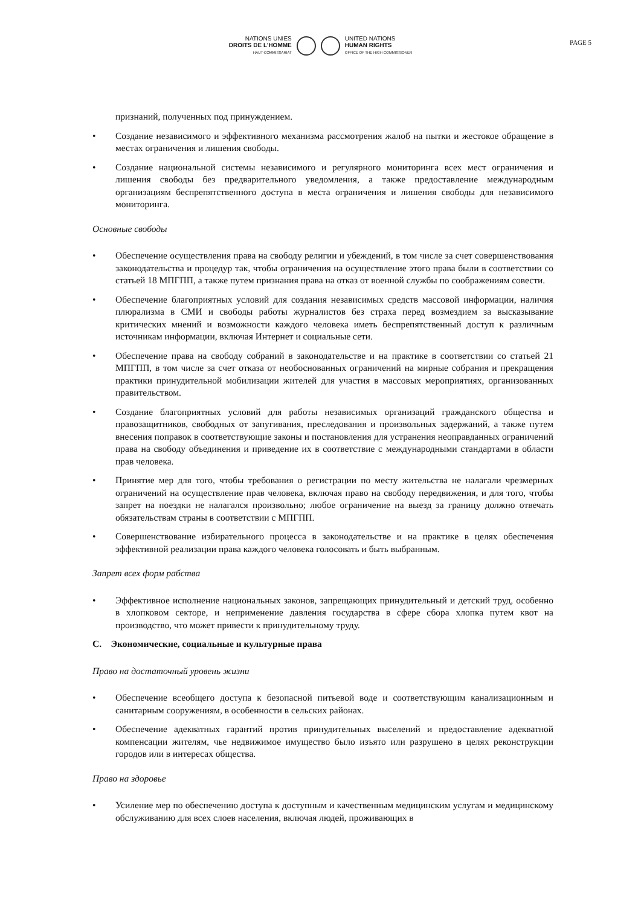NATIONS UNIES
DROITS DE L'HOMME
HAUT-COMMISSARIAT
UNITED NATIONS
HUMAN RIGHTS
OFFICE OF THE HIGH COMMISSIONER
PAGE 5
признаний, полученных под принуждением.
• Создание независимого и эффективного механизма рассмотрения жалоб на пытки и жестокое обращение в местах ограничения и лишения свободы.
• Создание национальной системы независимого и регулярного мониторинга всех мест ограничения и лишения свободы без предварительного уведомления, а также предоставление международным организациям беспрепятственного доступа в места ограничения и лишения свободы для независимого мониторинга.
Основные свободы
• Обеспечение осуществления права на свободу религии и убеждений, в том числе за счет совершенствования законодательства и процедур так, чтобы ограничения на осуществление этого права были в соответствии со статьей 18 МПГПП, а также путем признания права на отказ от военной службы по соображениям совести.
• Обеспечение благоприятных условий для создания независимых средств массовой информации, наличия плюрализма в СМИ и свободы работы журналистов без страха перед возмездием за высказывание критических мнений и возможности каждого человека иметь беспрепятственный доступ к различным источникам информации, включая Интернет и социальные сети.
• Обеспечение права на свободу собраний в законодательстве и на практике в соответствии со статьей 21 МПГПП, в том числе за счет отказа от необоснованных ограничений на мирные собрания и прекращения практики принудительной мобилизации жителей для участия в массовых мероприятиях, организованных правительством.
• Создание благоприятных условий для работы независимых организаций гражданского общества и правозащитников, свободных от запугивания, преследования и произвольных задержаний, а также путем внесения поправок в соответствующие законы и постановления для устранения неоправданных ограничений права на свободу объединения и приведение их в соответствие с международными стандартами в области прав человека.
• Принятие мер для того, чтобы требования о регистрации по месту жительства не налагали чрезмерных ограничений на осуществление прав человека, включая право на свободу передвижения, и для того, чтобы запрет на поездки не налагался произвольно; любое ограничение на выезд за границу должно отвечать обязательствам страны в соответствии с МПГПП.
• Совершенствование избирательного процесса в законодательстве и на практике в целях обеспечения эффективной реализации права каждого человека голосовать и быть выбранным.
Запрет всех форм рабства
• Эффективное исполнение национальных законов, запрещающих принудительный и детский труд, особенно в хлопковом секторе, и неприменение давления государства в сфере сбора хлопка путем квот на производство, что может привести к принудительному труду.
C. Экономические, социальные и культурные права
Право на достаточный уровень жизни
• Обеспечение всеобщего доступа к безопасной питьевой воде и соответствующим канализационным и санитарным сооружениям, в особенности в сельских районах.
• Обеспечение адекватных гарантий против принудительных выселений и предоставление адекватной компенсации жителям, чье недвижимое имущество было изъято или разрушено в целях реконструкции городов или в интересах общества.
Право на здоровье
• Усиление мер по обеспечению доступа к доступным и качественным медицинским услугам и медицинскому обслуживанию для всех слоев населения, включая людей, проживающих в